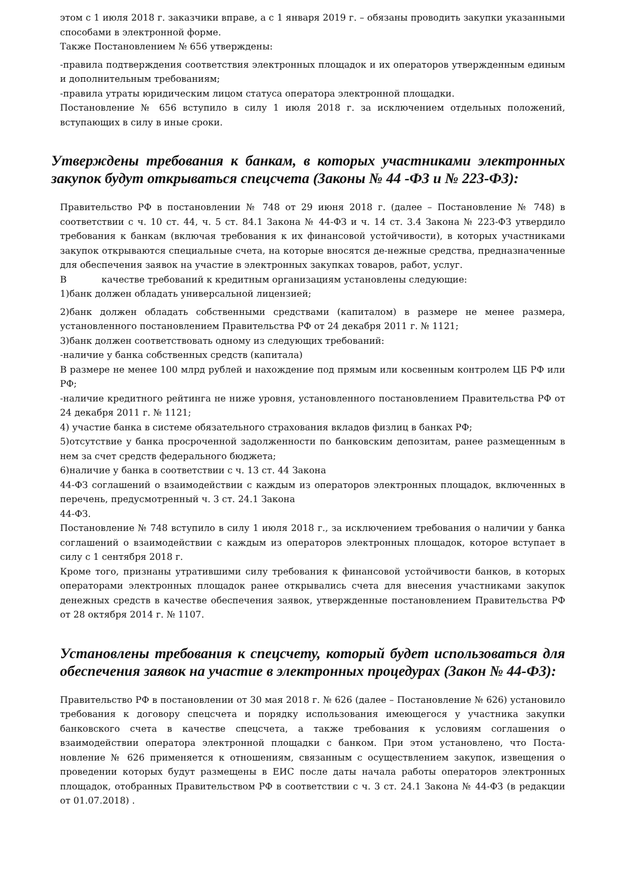этом с 1 июля 2018 г. заказчики вправе, а с 1 января 2019 г. – обязаны проводить закупки указанными способами в электронной форме.
Также Постановлением № 656 утверждены:
-правила подтверждения соответствия электронных площадок и их операторов утвержденным единым и дополнительным требованиям;
-правила утраты юридическим лицом статуса оператора электронной площадки.
Постановление № 656 вступило в силу 1 июля 2018 г. за исключением отдельных положений, вступающих в силу в иные сроки.
Утверждены требования к банкам, в которых участниками электронных закупок будут открываться спецсчета (Законы № 44 -ФЗ и № 223-ФЗ):
Правительство РФ в постановлении № 748 от 29 июня 2018 г. (далее – Постановление № 748) в соответствии с ч. 10 ст. 44, ч. 5 ст. 84.1 Закона № 44-ФЗ и ч. 14 ст. 3.4 Закона № 223-ФЗ утвердило требования к банкам (включая требования к их финансовой устойчивости), в которых участниками закупок открываются специальные счета, на которые вносятся де-нежные средства, предназначенные для обеспечения заявок на участие в электронных закупках товаров, работ, услуг.
В качестве требований к кредитным организациям установлены следующие:
1)банк должен обладать универсальной лицензией;
2)банк должен обладать собственными средствами (капиталом) в размере не менее размера, установленного постановлением Правительства РФ от 24 декабря 2011 г. № 1121;
3)банк должен соответствовать одному из следующих требований:
-наличие у банка собственных средств (капитала)
В размере не менее 100 млрд рублей и нахождение под прямым или косвенным контролем ЦБ РФ или РФ;
-наличие кредитного рейтинга не ниже уровня, установленного постановлением Правительства РФ от 24 декабря 2011 г. № 1121;
4) участие банка в системе обязательного страхования вкладов физлиц в банках РФ;
5)отсутствие у банка просроченной задолженности по банковским депозитам, ранее размещенным в нем за счет средств федерального бюджета;
6)наличие у банка в соответствии с ч. 13 ст. 44 Закона
44-ФЗ соглашений о взаимодействии с каждым из операторов электронных площадок, включенных в перечень, предусмотренный ч. 3 ст. 24.1 Закона
44-ФЗ.
Постановление № 748 вступило в силу 1 июля 2018 г., за исключением требования о наличии у банка соглашений о взаимодействии с каждым из операторов электронных площадок, которое вступает в силу с 1 сентября 2018 г.
Кроме того, признаны утратившими силу требования к финансовой устойчивости банков, в которых операторами электронных площадок ранее открывались счета для внесения участниками закупок денежных средств в качестве обеспечения заявок, утвержденные постановлением Правительства РФ от 28 октября 2014 г. № 1107.
Установлены требования к спецсчету, который будет использоваться для обеспечения заявок на участие в электронных процедурах (Закон № 44-ФЗ):
Правительство РФ в постановлении от 30 мая 2018 г. № 626 (далее – Постановление № 626) установило требования к договору спецсчета и порядку использования имеющегося у участника закупки банковского счета в качестве спецсчета, а также требования к условиям соглашения о взаимодействии оператора электронной площадки с банком. При этом установлено, что Поста-новление № 626 применяется к отношениям, связанным с осуществлением закупок, извещения о проведении которых будут размещены в ЕИС после даты начала работы операторов электронных площадок, отобранных Правительством РФ в соответствии с ч. 3 ст. 24.1 Закона № 44-ФЗ (в редакции от 01.07.2018) .